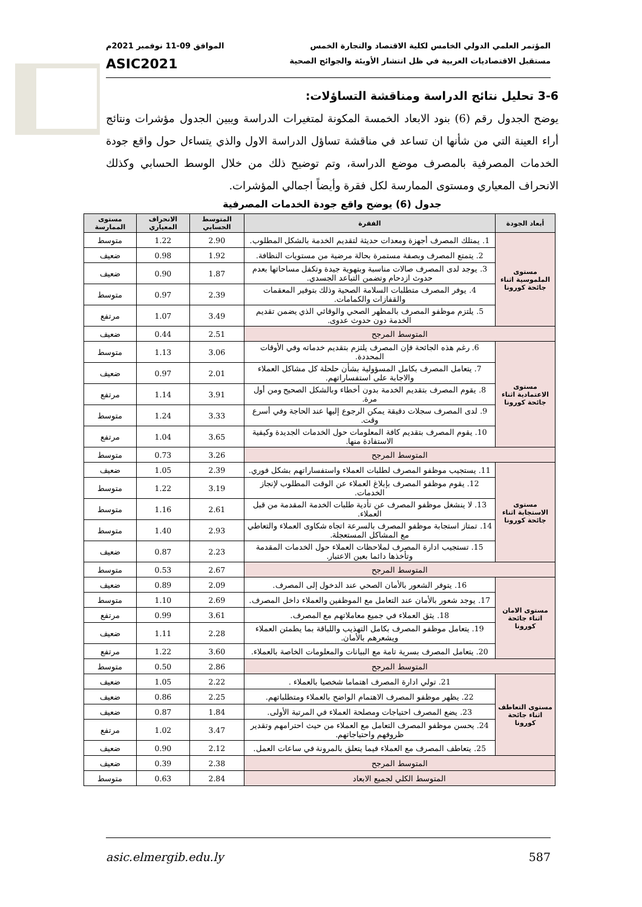المؤتمر العلمي الدولي الخامس لكلية الاقتصاد والتجارة الخمس الموافق 09-11 نوفمبر 2021م
مستقبل الاقتصاديات العربية في ظل انتشار الأوبئة والجوائح الصحية ASIC2021
3-6 تحليل نتائج الدراسة ومناقشة التساؤلات:
يوضح الجدول رقم (6) بنود الابعاد الخمسة المكونة لمتغيرات الدراسة ويبين الجدول مؤشرات ونتائج أراء العينة التي من شأنها ان تساعد في مناقشة تساؤل الدراسة الاول والذي يتساءل حول واقع جودة الخدمات المصرفية بالمصرف موضع الدراسة، وتم توضيح ذلك من خلال الوسط الحسابي وكذلك الانحراف المعياري ومستوى الممارسة لكل فقرة وأيضاً اجمالي المؤشرات.
جدول (6) يوضح واقع جودة الخدمات المصرفية
| أبعاد الجودة | الفقرة | المتوسط الحسابي | الانحراف المعياري | مستوى الممارسة |
| --- | --- | --- | --- | --- |
| مستوى الملموسية اثناء جائحة كورونا | 1. يمتلك المصرف أجهزة ومعدات حديثة لتقديم الخدمة بالشكل المطلوب. | 2.90 | 1.22 | متوسط |
| | 2. يتمتع المصرف وبصفة مستمرة بحالة مرضية من مستويات النظافة. | 1.92 | 0.98 | ضعيف |
| | 3. يوجد لدى المصرف صالات مناسبة وبتهوية جيدة وتكفل مساحاتها بعدم حدوث ازدحام وتضمن التباعد الجسدي. | 1.87 | 0.90 | ضعيف |
| | 4. يوفر المصرف متطلبات السلامة الصحية وذلك بتوفير المعقمات والقفازات والكمامات. | 2.39 | 0.97 | متوسط |
| | 5. يلتزم موظفو المصرف بالمظهر الصحي والوقائي الذي يضمن تقديم الخدمة دون حدوث عدوى. | 3.49 | 1.07 | مرتفع |
| المتوسط المرجح | | 2.51 | 0.44 | ضعيف |
| مستوى الاعتمادية اثناء جائحة كورونا | 6. رغم هذه الجائحة فإن المصرف يلتزم بتقديم خدماته وفي الأوقات المحددة. | 3.06 | 1.13 | متوسط |
| | 7. يتعامل المصرف بكامل المسؤولية بشأن حلحلة كل مشاكل العملاء والاجابة على استفساراتهم. | 2.01 | 0.97 | ضعيف |
| | 8. يقوم المصرف بتقديم الخدمة بدون أخطاء وبالشكل الصحيح ومن أول مرة. | 3.91 | 1.14 | مرتفع |
| | 9. لدى المصرف سجلات دقيقة يمكن الرجوع إليها عند الحاجة وفي أسرع وقت. | 3.33 | 1.24 | متوسط |
| | 10. يقوم المصرف بتقديم كافة المعلومات حول الخدمات الجديدة وكيفية الاستفادة منها. | 3.65 | 1.04 | مرتفع |
| المتوسط المرجح | | 3.26 | 0.73 | متوسط |
| مستوى الاستجابة اثناء جائحة كورونا | 11. يستجيب موظفو المصرف لطلبات العملاء واستفساراتهم بشكل فوري. | 2.39 | 1.05 | ضعيف |
| | 12. يقوم موظفو المصرف بإبلاغ العملاء عن الوقت المطلوب لإنجاز الخدمات. | 3.19 | 1.22 | متوسط |
| | 13. لا ينشغل موظفو المصرف عن تأدية طلبات الخدمة المقدمة من قبل العملاء. | 2.61 | 1.16 | متوسط |
| | 14. تمتاز استجابة موظفو المصرف بالسرعة اتجاه شكاوى العملاء والتعاطي مع المشاكل المستعجلة. | 2.93 | 1.40 | متوسط |
| | 15. تستجيب ادارة المصرف لملاحظات العملاء حول الخدمات المقدمة وتأخذها دائما بعين الاعتبار. | 2.23 | 0.87 | ضعيف |
| المتوسط المرجح | | 2.67 | 0.53 | متوسط |
| مستوى الامان اثناء جائحة كورونا | 16. يتوفر الشعور بالأمان الصحي عند الدخول إلى المصرف. | 2.09 | 0.89 | ضعيف |
| | 17. يوجد شعور بالأمان عند التعامل مع الموظفين والعملاء داخل المصرف. | 2.69 | 1.10 | متوسط |
| | 18. يثق العملاء في جميع معاملاتهم مع المصرف. | 3.61 | 0.99 | مرتفع |
| | 19. يتعامل موظفو المصرف بكامل التهذيب واللباقة بما يطمئن العملاء ويشعرهم بالأمان. | 2.28 | 1.11 | ضعيف |
| | 20. يتعامل المصرف بسرية تامة مع البيانات والمعلومات الخاصة بالعملاء. | 3.60 | 1.22 | مرتفع |
| المتوسط المرجح | | 2.86 | 0.50 | متوسط |
| مستوى التعاطف اثناء جائحة كورونا | 21. تولي ادارة المصرف اهتماما شخصيا بالعملاء . | 2.22 | 1.05 | ضعيف |
| | 22. يظهر موظفو المصرف الاهتمام الواضح بالعملاء ومتطلباتهم. | 2.25 | 0.86 | ضعيف |
| | 23. يضع المصرف احتياجات ومصلحة العملاء في المرتبة الأولى. | 1.84 | 0.87 | ضعيف |
| | 24. يحسن موظفو المصرف التعامل مع العملاء من حيث احترامهم وتقدير ظروفهم واحتياجاتهم. | 3.47 | 1.02 | مرتفع |
| | 25. يتعاطف المصرف مع العملاء فيما يتعلق بالمرونة في ساعات العمل. | 2.12 | 0.90 | ضعيف |
| المتوسط المرجح | | 2.38 | 0.39 | ضعيف |
| المتوسط الكلي لجميع الابعاد | | 2.84 | 0.63 | متوسط |
asic.elmergib.edu.ly 587